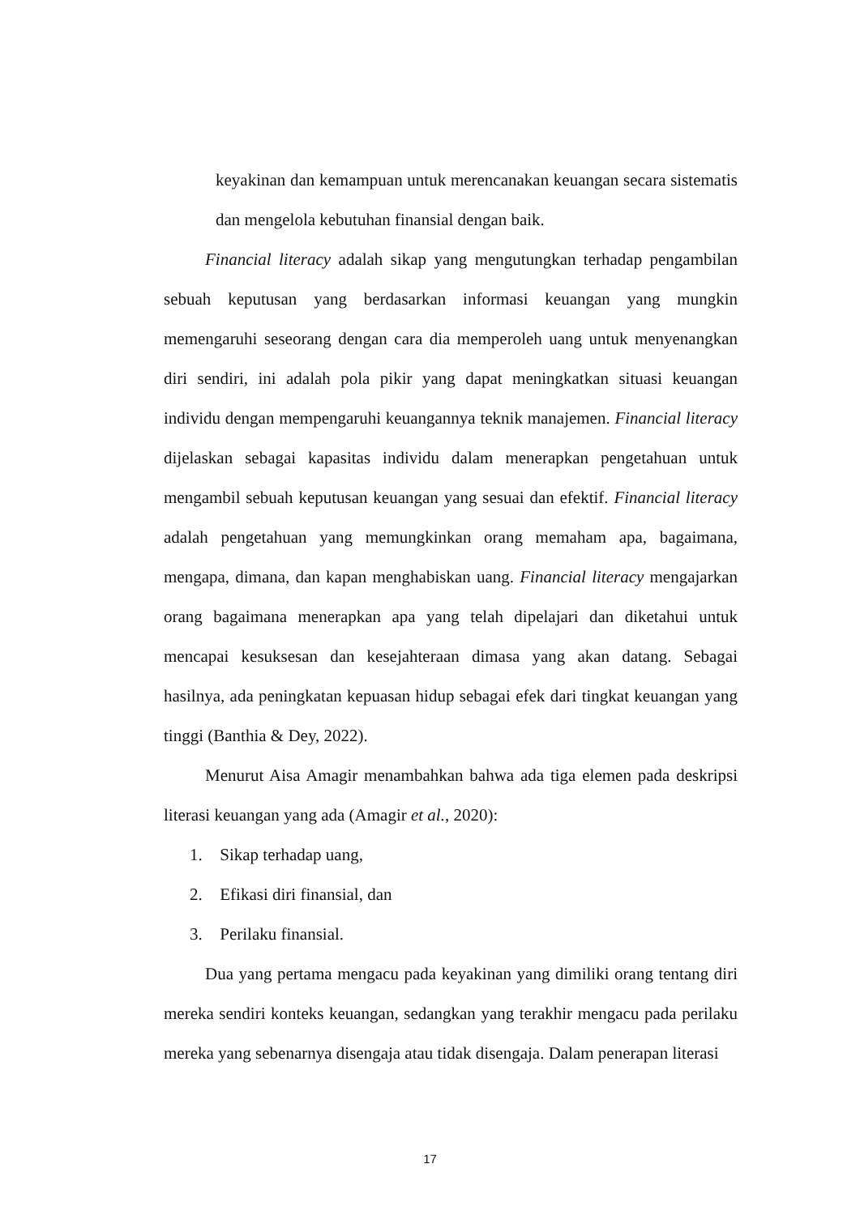keyakinan dan kemampuan untuk merencanakan keuangan secara sistematis dan mengelola kebutuhan finansial dengan baik.
Financial literacy adalah sikap yang mengutungkan terhadap pengambilan sebuah keputusan yang berdasarkan informasi keuangan yang mungkin memengaruhi seseorang dengan cara dia memperoleh uang untuk menyenangkan diri sendiri, ini adalah pola pikir yang dapat meningkatkan situasi keuangan individu dengan mempengaruhi keuangannya teknik manajemen. Financial literacy dijelaskan sebagai kapasitas individu dalam menerapkan pengetahuan untuk mengambil sebuah keputusan keuangan yang sesuai dan efektif. Financial literacy adalah pengetahuan yang memungkinkan orang memaham apa, bagaimana, mengapa, dimana, dan kapan menghabiskan uang. Financial literacy mengajarkan orang bagaimana menerapkan apa yang telah dipelajari dan diketahui untuk mencapai kesuksesan dan kesejahteraan dimasa yang akan datang. Sebagai hasilnya, ada peningkatan kepuasan hidup sebagai efek dari tingkat keuangan yang tinggi (Banthia & Dey, 2022).
Menurut Aisa Amagir menambahkan bahwa ada tiga elemen pada deskripsi literasi keuangan yang ada (Amagir et al., 2020):
1. Sikap terhadap uang,
2. Efikasi diri finansial, dan
3. Perilaku finansial.
Dua yang pertama mengacu pada keyakinan yang dimiliki orang tentang diri mereka sendiri konteks keuangan, sedangkan yang terakhir mengacu pada perilaku mereka yang sebenarnya disengaja atau tidak disengaja. Dalam penerapan literasi
17